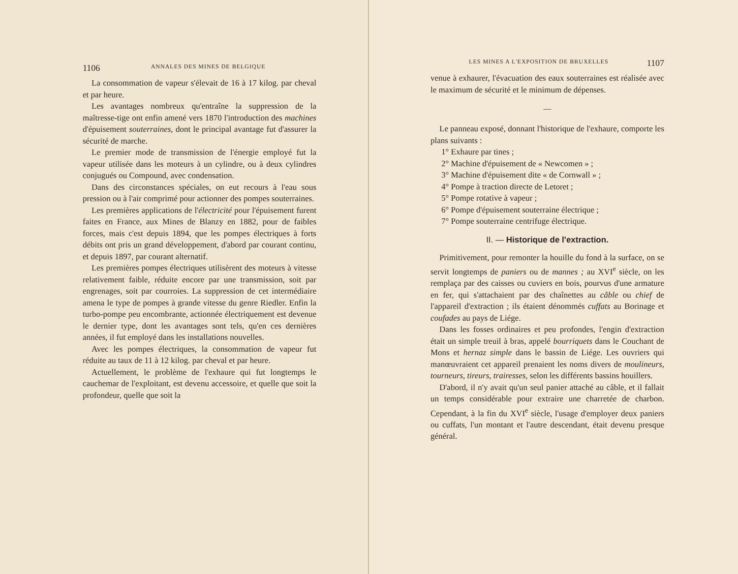1106 ANNALES DES MINES DE BELGIQUE
La consommation de vapeur s'élevait de 16 à 17 kilog. par cheval et par heure.
Les avantages nombreux qu'entraîne la suppression de la maîtresse-tige ont enfin amené vers 1870 l'introduction des machines d'épuisement souterraines, dont le principal avantage fut d'assurer la sécurité de marche.
Le premier mode de transmission de l'énergie employé fut la vapeur utilisée dans les moteurs à un cylindre, ou à deux cylindres conjugués ou Compound, avec condensation.
Dans des circonstances spéciales, on eut recours à l'eau sous pression ou à l'air comprimé pour actionner des pompes souterraines.
Les premières applications de l'électricité pour l'épuisement furent faites en France, aux Mines de Blanzy en 1882, pour de faibles forces, mais c'est depuis 1894, que les pompes électriques à forts débits ont pris un grand développement, d'abord par courant continu, et depuis 1897, par courant alternatif.
Les premières pompes électriques utilisèrent des moteurs à vitesse relativement faible, réduite encore par une transmission, soit par engrenages, soit par courroies. La suppression de cet intermédiaire amena le type de pompes à grande vitesse du genre Riedler. Enfin la turbo-pompe peu encombrante, actionnée électriquement est devenue le dernier type, dont les avantages sont tels, qu'en ces dernières années, il fut employé dans les installations nouvelles.
Avec les pompes électriques, la consommation de vapeur fut réduite au taux de 11 à 12 kilog. par cheval et par heure.
Actuellement, le problème de l'exhaure qui fut longtemps le cauchemar de l'exploitant, est devenu accessoire, et quelle que soit la profondeur, quelle que soit la
LES MINES A L'EXPOSITION DE BRUXELLES 1107
venue à exhaurer, l'évacuation des eaux souterraines est réalisée avec le maximum de sécurité et le minimum de dépenses.
—
Le panneau exposé, donnant l'historique de l'exhaure, comporte les plans suivants :
1° Exhaure par tines ;
2° Machine d'épuisement de « Newcomen » ;
3° Machine d'épuisement dite « de Cornwall » ;
4° Pompe à traction directe de Letoret ;
5° Pompe rotative à vapeur ;
6° Pompe d'épuisement souterraine électrique ;
7° Pompe souterraine centrifuge électrique.
II. — Historique de l'extraction.
Primitivement, pour remonter la houille du fond à la surface, on se servit longtemps de paniers ou de mannes ; au XVI<sup>e</sup> siècle, on les remplaça par des caisses ou cuviers en bois, pourvus d'une armature en fer, qui s'attachaient par des chaînettes au câble ou chief de l'appareil d'extraction ; ils étaient dénommés cuffats au Borinage et coufades au pays de Liége.
Dans les fosses ordinaires et peu profondes, l'engin d'extraction était un simple treuil à bras, appelé bourriquets dans le Couchant de Mons et hernaz simple dans le bassin de Liége. Les ouvriers qui manœuvraient cet appareil prenaient les noms divers de moulineurs, tourneurs, tireurs, trairesses, selon les différents bassins houillers.
D'abord, il n'y avait qu'un seul panier attaché au câble, et il fallait un temps considérable pour extraire une charretée de charbon. Cependant, à la fin du XVI<sup>e</sup> siècle, l'usage d'employer deux paniers ou cuffats, l'un montant et l'autre descendant, était devenu presque général.